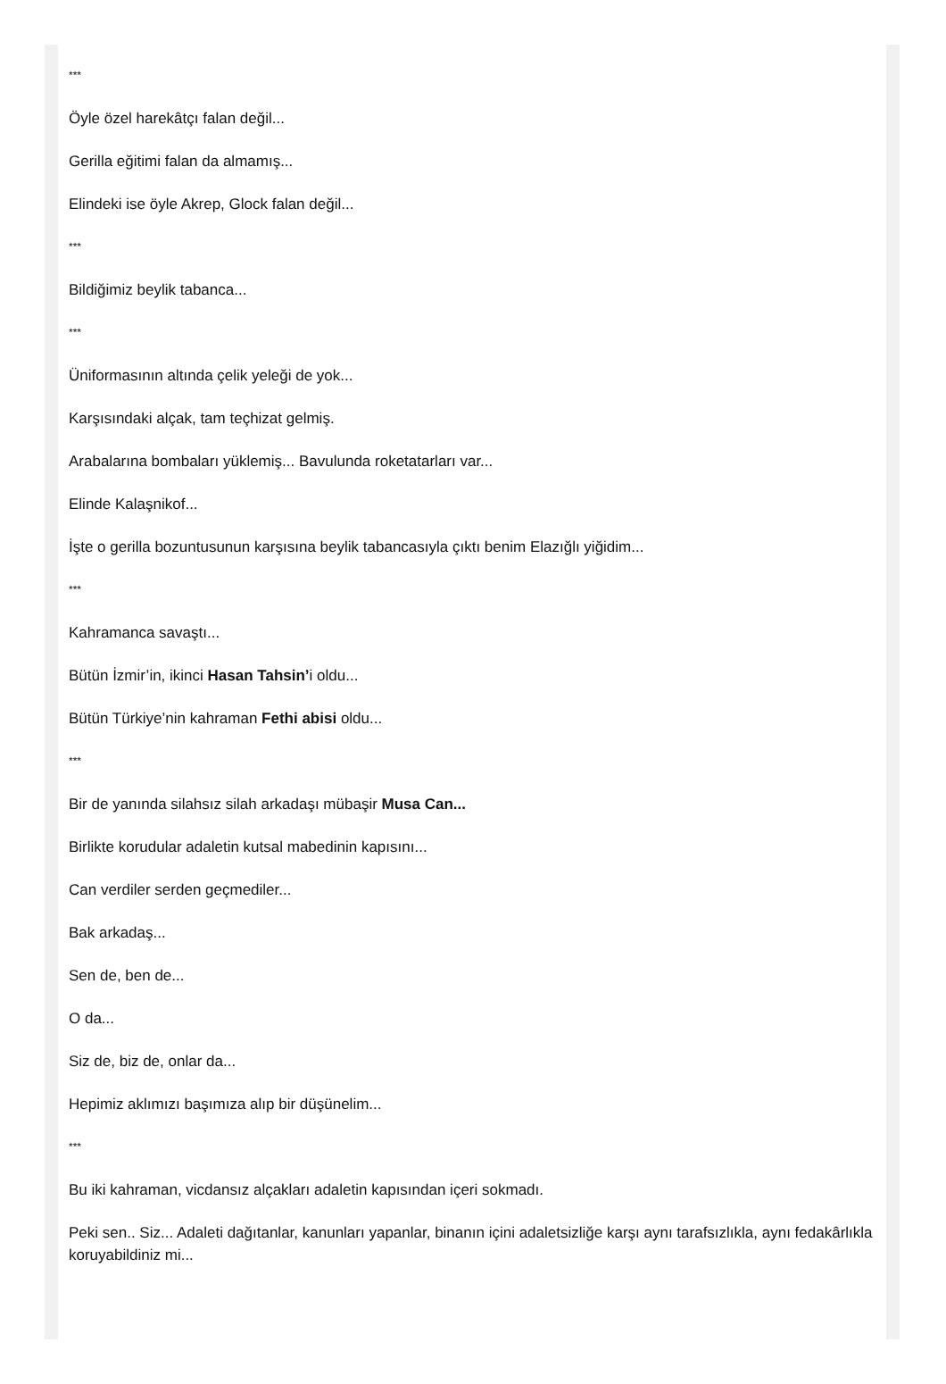***
Öyle özel harekâtçı falan değil...
Gerilla eğitimi falan da almamış...
Elindeki ise öyle Akrep, Glock falan değil...
***
Bildiğimiz beylik tabanca...
***
Üniformasının altında çelik yeleği de yok...
Karşısındaki alçak, tam teçhizat gelmiş.
Arabalarına bombaları yüklemiş... Bavulunda roketatarları var...
Elinde Kalaşnikof...
İşte o gerilla bozuntusunun karşısına beylik tabancasıyla çıktı benim Elazığlı yiğidim...
***
Kahramanca savaştı...
Bütün İzmir’in, ikinci Hasan Tahsin’i oldu...
Bütün Türkiye’nin kahraman Fethi abisi oldu...
***
Bir de yanında silahsız silah arkadaşı mübaşir Musa Can...
Birlikte korudular adaletin kutsal mabedinin kapısını...
Can verdiler serden geçmediler...
Bak arkadaş...
Sen de, ben de...
O da...
Siz de, biz de, onlar da...
Hepimiz aklımızı başımıza alıp bir düşünelim...
***
Bu iki kahraman, vicdansız alçakları adaletin kapısından içeri sokmadı.
Peki sen.. Siz... Adaleti dağıtanlar, kanunları yapanlar, binanın içini adaletsizliğe karşı aynı tarafsızlıkla, aynı fedakârlıkla koruyabildiniz mi...